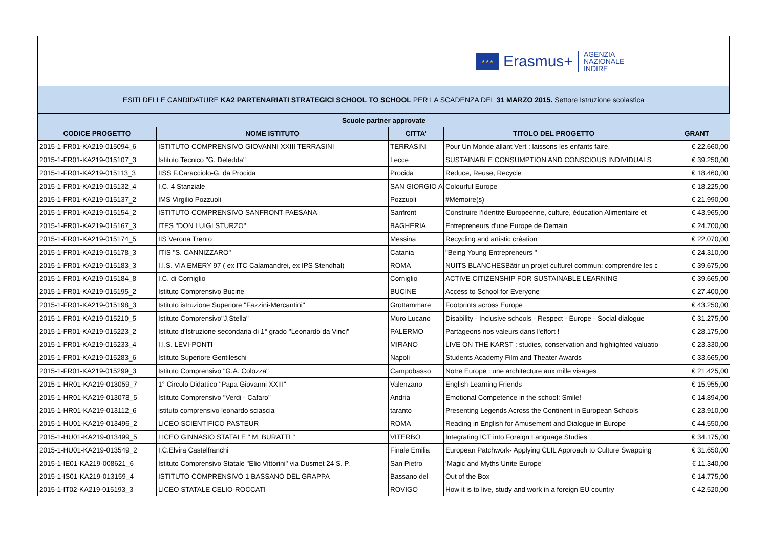★★★
Erasmus+
AGENZIA
NAZIONALE
INDIRE
ESITI DELLE CANDIDATURE KA2 PARTENARIATI STRATEGICI SCHOOL TO SCHOOL PER LA SCADENZA DEL 31 MARZO 2015. Settore Istruzione scolastica
| Scuole partner approvate | | | | |
| --- | --- | --- | --- | --- |
| CODICE PROGETTO | NOME ISTITUTO | CITTA' | TITOLO DEL PROGETTO | GRANT |
| 2015-1-FR01-KA219-015094_6 | ISTITUTO COMPRENSIVO GIOVANNI XXIII TERRASINI | TERRASINI | Pour Un Monde allant Vert : laissons les enfants faire. | € 22.660,00 |
| 2015-1-FR01-KA219-015107_3 | Istituto Tecnico "G. Deledda" | Lecce | SUSTAINABLE CONSUMPTION AND CONSCIOUS INDIVIDUALS | € 39.250,00 |
| 2015-1-FR01-KA219-015113_3 | IISS F.Caracciolo-G. da Procida | Procida | Reduce, Reuse, Recycle | € 18.460,00 |
| 2015-1-FR01-KA219-015132_4 | I.C. 4 Stanziale | SAN GIORGIO A | Colourful Europe | € 18.225,00 |
| 2015-1-FR01-KA219-015137_2 | IMS Virgilio Pozzuoli | Pozzuoli | #Mémoire(s) | € 21.990,00 |
| 2015-1-FR01-KA219-015154_2 | ISTITUTO COMPRENSIVO SANFRONT PAESANA | Sanfront | Construire l'Identité Européenne, culture, éducation Alimentaire et | € 43.965,00 |
| 2015-1-FR01-KA219-015167_3 | ITES "DON LUIGI STURZO" | BAGHERIA | Entrepreneurs d'une Europe de Demain | € 24.700,00 |
| 2015-1-FR01-KA219-015174_5 | IIS Verona Trento | Messina | Recycling and artistic création | € 22.070,00 |
| 2015-1-FR01-KA219-015178_3 | ITIS "S. CANNIZZARO" | Catania | "Being Young Entrepreneurs " | € 24.310,00 |
| 2015-1-FR01-KA219-015183_3 | I.I.S. VIA EMERY 97 ( ex ITC Calamandrei, ex IPS Stendhal) | ROMA | NUITS BLANCHESBâtir un projet culturel commun; comprendre les c | € 39.675,00 |
| 2015-1-FR01-KA219-015184_8 | I.C. di Corniglio | Corniglio | ACTIVE CITIZENSHIP FOR SUSTAINABLE LEARNING | € 39.665,00 |
| 2015-1-FR01-KA219-015195_2 | Istituto Comprensivo Bucine | BUCINE | Access to School for Everyone | € 27.400,00 |
| 2015-1-FR01-KA219-015198_3 | Istituto istruzione Superiore "Fazzini-Mercantini" | Grottammare | Footprints across Europe | € 43.250,00 |
| 2015-1-FR01-KA219-015210_5 | Istituto Comprensivo"J.Stella" | Muro Lucano | Disability - Inclusive schools - Respect - Europe - Social dialogue | € 31.275,00 |
| 2015-1-FR01-KA219-015223_2 | Istituto d'Istruzione secondaria di 1° grado "Leonardo da Vinci" | PALERMO | Partageons nos valeurs dans l'effort ! | € 28.175,00 |
| 2015-1-FR01-KA219-015233_4 | I.I.S. LEVI-PONTI | MIRANO | LIVE ON THE KARST : studies, conservation and highlighted valuatio | € 23.330,00 |
| 2015-1-FR01-KA219-015283_6 | Istituto Superiore Gentileschi | Napoli | Students Academy Film and Theater Awards | € 33.665,00 |
| 2015-1-FR01-KA219-015299_3 | Istituto Comprensivo "G.A. Colozza" | Campobasso | Notre Europe : une architecture aux mille visages | € 21.425,00 |
| 2015-1-HR01-KA219-013059_7 | 1° Circolo Didattico "Papa Giovanni XXIII" | Valenzano | English Learning Friends | € 15.955,00 |
| 2015-1-HR01-KA219-013078_5 | Istituto Comprensivo "Verdi - Cafaro" | Andria | Emotional Competence in the school: Smile! | € 14.894,00 |
| 2015-1-HR01-KA219-013112_6 | istituto comprensivo leonardo sciascia | taranto | Presenting Legends Across the Continent in European Schools | € 23.910,00 |
| 2015-1-HU01-KA219-013496_2 | LICEO SCIENTIFICO PASTEUR | ROMA | Reading in English for Amusement and Dialogue in Europe | € 44.550,00 |
| 2015-1-HU01-KA219-013499_5 | LICEO GINNASIO STATALE " M. BURATTI " | VITERBO | Integrating ICT into Foreign Language Studies | € 34.175,00 |
| 2015-1-HU01-KA219-013549_2 | I.C.Elvira Castelfranchi | Finale Emilia | European Patchwork- Applying CLIL Approach to Culture Swapping | € 31.650,00 |
| 2015-1-IE01-KA219-008621_6 | Istituto Comprensivo Statale "Elio Vittorini" via Dusmet 24 S. P. | San Pietro | 'Magic and Myths Unite Europe' | € 11.340,00 |
| 2015-1-IS01-KA219-013159_4 | ISTITUTO COMPRENSIVO 1 BASSANO DEL GRAPPA | Bassano del | Out of the Box | € 14.775,00 |
| 2015-1-IT02-KA219-015193_3 | LICEO STATALE CELIO-ROCCATI | ROVIGO | How it is to live, study and work in a foreign EU country | € 42.520,00 |